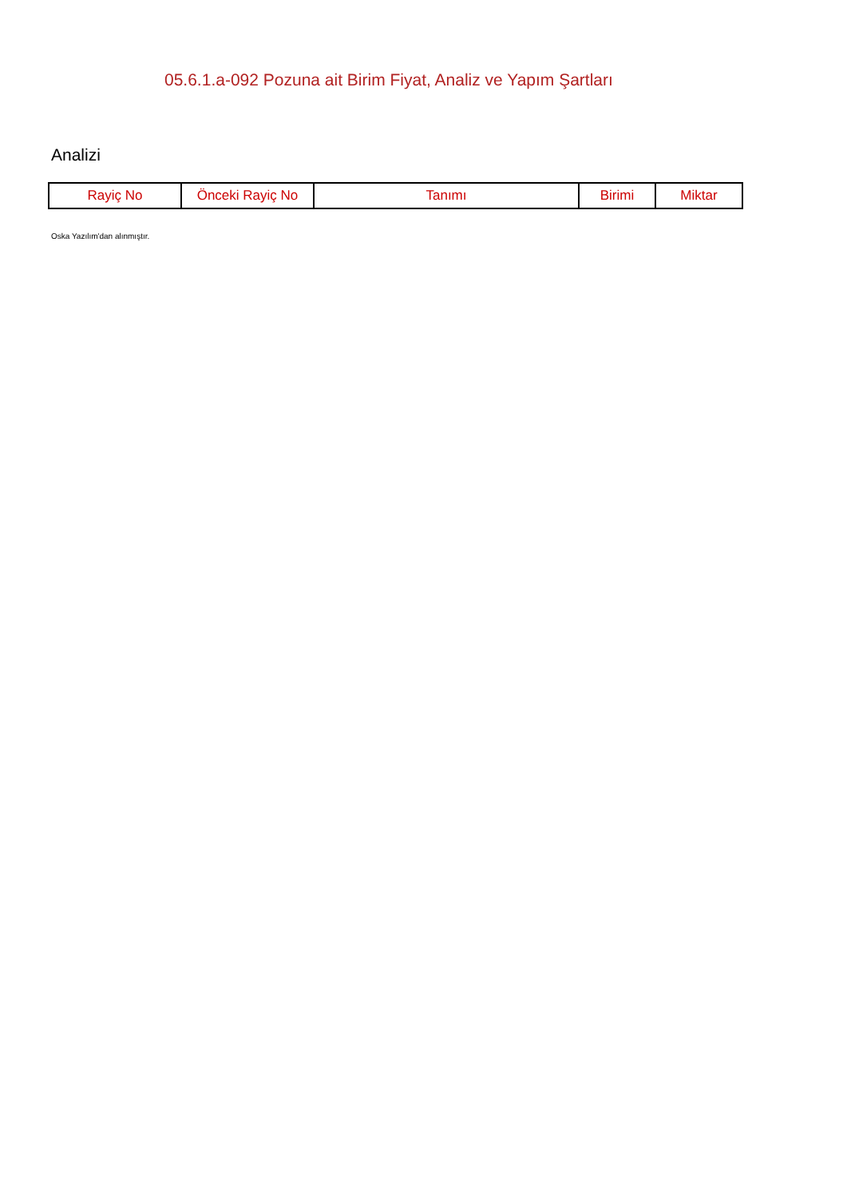05.6.1.a-092 Pozuna ait Birim Fiyat, Analiz ve Yapım Şartları
Analizi
| Rayiç No | Önceki Rayiç No | Tanımı | Birimi | Miktar |
| --- | --- | --- | --- | --- |
Oska Yazılım'dan alınmıştır.